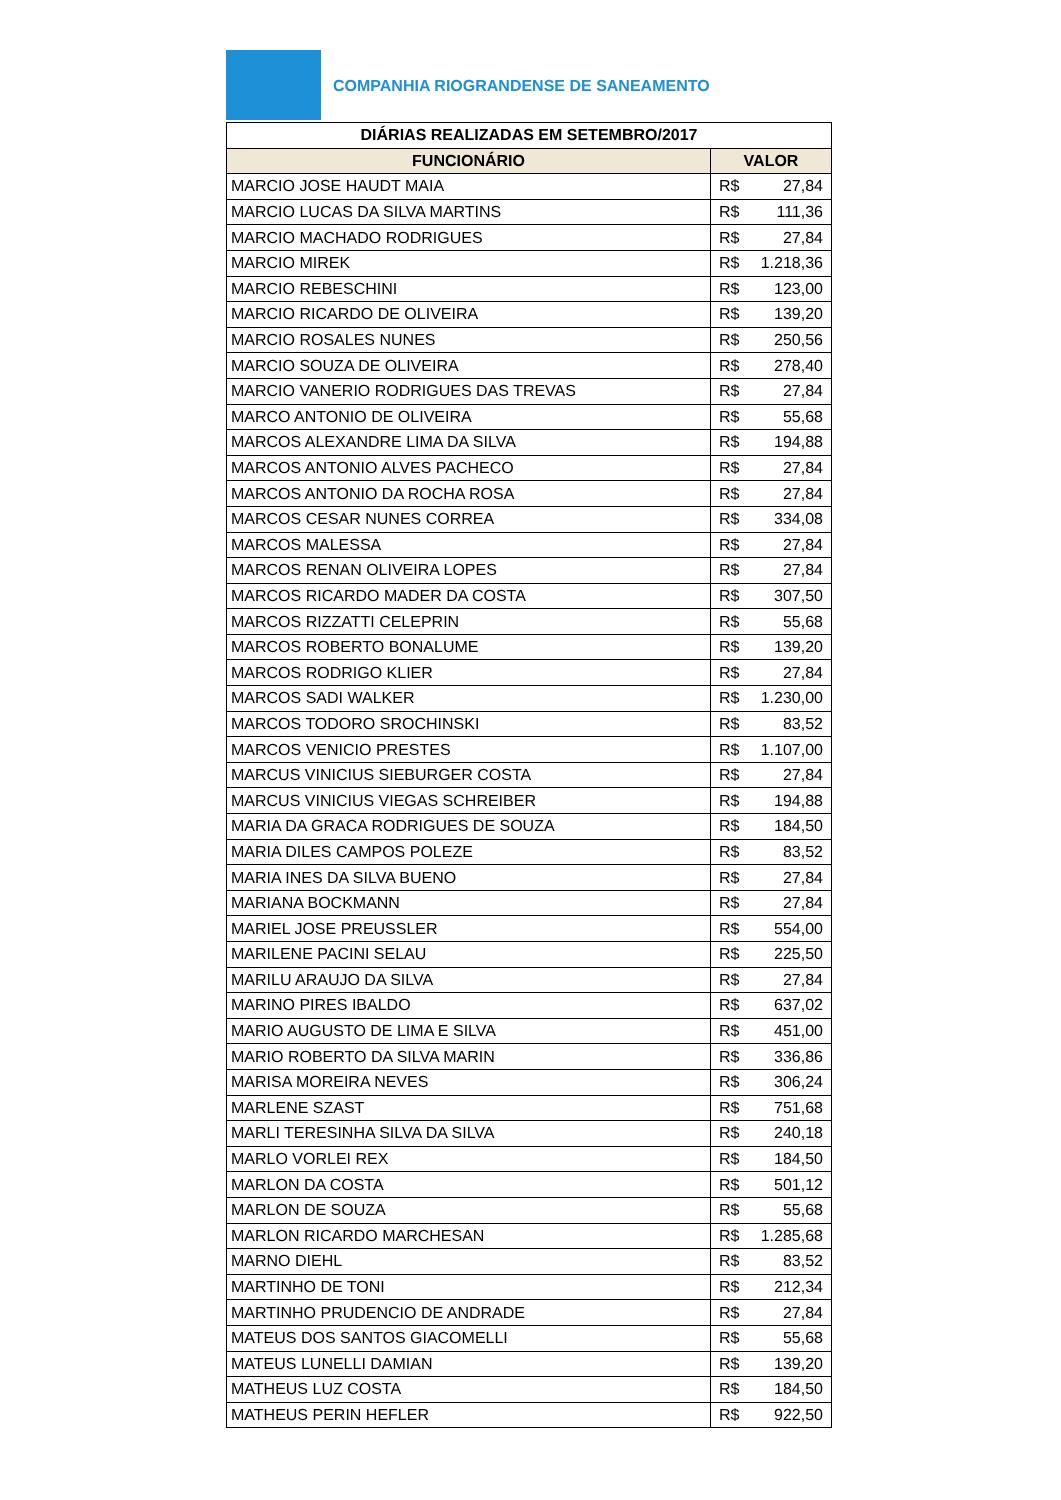COMPANHIA RIOGRANDENSE DE SANEAMENTO
| DIÁRIAS REALIZADAS EM SETEMBRO/2017 | | |
| --- | --- | --- |
| FUNCIONÁRIO | VALOR | |
| MARCIO JOSE HAUDT MAIA | R$ | 27,84 |
| MARCIO LUCAS DA SILVA MARTINS | R$ | 111,36 |
| MARCIO MACHADO RODRIGUES | R$ | 27,84 |
| MARCIO MIREK | R$ | 1.218,36 |
| MARCIO REBESCHINI | R$ | 123,00 |
| MARCIO RICARDO DE OLIVEIRA | R$ | 139,20 |
| MARCIO ROSALES NUNES | R$ | 250,56 |
| MARCIO SOUZA DE OLIVEIRA | R$ | 278,40 |
| MARCIO VANERIO RODRIGUES DAS TREVAS | R$ | 27,84 |
| MARCO ANTONIO DE OLIVEIRA | R$ | 55,68 |
| MARCOS ALEXANDRE LIMA DA SILVA | R$ | 194,88 |
| MARCOS ANTONIO ALVES PACHECO | R$ | 27,84 |
| MARCOS ANTONIO DA ROCHA ROSA | R$ | 27,84 |
| MARCOS CESAR NUNES CORREA | R$ | 334,08 |
| MARCOS MALESSA | R$ | 27,84 |
| MARCOS RENAN OLIVEIRA LOPES | R$ | 27,84 |
| MARCOS RICARDO MADER DA COSTA | R$ | 307,50 |
| MARCOS RIZZATTI CELEPRIN | R$ | 55,68 |
| MARCOS ROBERTO BONALUME | R$ | 139,20 |
| MARCOS RODRIGO KLIER | R$ | 27,84 |
| MARCOS SADI WALKER | R$ | 1.230,00 |
| MARCOS TODORO SROCHINSKI | R$ | 83,52 |
| MARCOS VENICIO PRESTES | R$ | 1.107,00 |
| MARCUS VINICIUS SIEBURGER COSTA | R$ | 27,84 |
| MARCUS VINICIUS VIEGAS SCHREIBER | R$ | 194,88 |
| MARIA DA GRACA RODRIGUES DE SOUZA | R$ | 184,50 |
| MARIA DILES CAMPOS POLEZE | R$ | 83,52 |
| MARIA INES DA SILVA BUENO | R$ | 27,84 |
| MARIANA BOCKMANN | R$ | 27,84 |
| MARIEL JOSE PREUSSLER | R$ | 554,00 |
| MARILENE PACINI SELAU | R$ | 225,50 |
| MARILU ARAUJO DA SILVA | R$ | 27,84 |
| MARINO PIRES IBALDO | R$ | 637,02 |
| MARIO AUGUSTO DE LIMA E SILVA | R$ | 451,00 |
| MARIO ROBERTO DA SILVA MARIN | R$ | 336,86 |
| MARISA MOREIRA NEVES | R$ | 306,24 |
| MARLENE SZAST | R$ | 751,68 |
| MARLI TERESINHA SILVA DA SILVA | R$ | 240,18 |
| MARLO VORLEI REX | R$ | 184,50 |
| MARLON DA COSTA | R$ | 501,12 |
| MARLON DE SOUZA | R$ | 55,68 |
| MARLON RICARDO MARCHESAN | R$ | 1.285,68 |
| MARNO DIEHL | R$ | 83,52 |
| MARTINHO DE TONI | R$ | 212,34 |
| MARTINHO PRUDENCIO DE ANDRADE | R$ | 27,84 |
| MATEUS DOS SANTOS GIACOMELLI | R$ | 55,68 |
| MATEUS LUNELLI DAMIAN | R$ | 139,20 |
| MATHEUS LUZ COSTA | R$ | 184,50 |
| MATHEUS PERIN HEFLER | R$ | 922,50 |